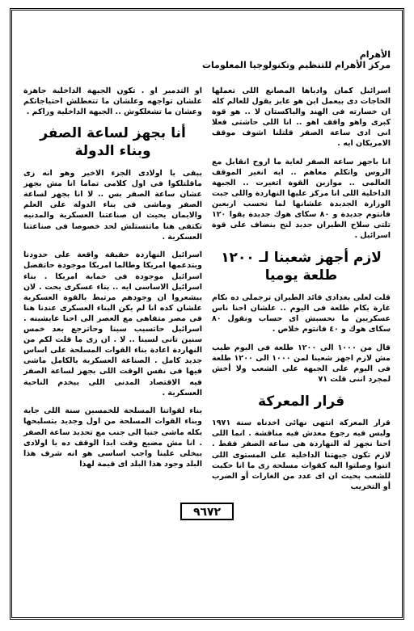الأهرام
مركز الأهرام للتنظيم وتكنولوجيا المعلومات
اسرائيل كمان وادباها المصانع اللى تعملها الحاجات دى بيعمل ابن هو عايز يقول للعالم كله ان خسارته فى الهند والباكستان لا .. هو قوة كبرى واهو واقف اهو .. انا اللى حاشتى فعلا انى ادى ساعة الصفر قلتلنا اشوف موقف الامريكان ايه .
انا باجهز ساعة الصفر لغاية ما اروح انقابل مع الروس واتكلم معاهم .. ايه انغير الموقف العالمى .. موازين القوة اتغيرت .. الجبهة الداخلية اللى انا مركز عليها النهاردة واللى جبت الوزارة الجديدة علشانها لما نحسب اربعين فانتوم جديدة و ٨٠ سكاى هوك جديدة بقوا ١٢٠ تلتى سلاح الطيران جديد لنج ينضاف على قوة اسرائيل .
لازم أجهز شعبنا لـ ١٢٠٠ طلعة يوميا
قلت لعلى بغدادى قائد الطيران ترجملى ده بكام غارة بكام طلعة فى اليوم .. علشان احنا ناس عسكريين ما نحسبش اى حساب ونقول ٨٠ سكاى هوك و ٤٠ فانتوم خلاص .
قال من ١٠٠٠ الى ١٢٠٠ طلعة فى اليوم طيب مش لازم اجهز شعبنا لمن ١٠٠٠ الى ١٢٠٠ طلعة فى اليوم على الجبهة على الشعب ولا أخش لمجرد اننى قلت ٧١
قرار المعركة
قرار المعركة انتهى نهائى اخدناه سنة ١٩٧١ وليس فيه رجوع معدش فيه مناقشة . انما اللى احنا نجهز له النهاردة هى ساعة الصفر فقط . لازم تكون جبهتنا الداخلية على المستوى اللى اتنوا وصلتوا اليه كقوات مسلحة زى ما انا حكيت للشعب بحيث ان اى عدد من الغارات أو الضرب أو التخريب
او التدمير او . تكون الجبهة الداخلية جاهزة علشان تواجهه وعلشان ما تتعطلش احتياجاتكم وعشان ما تشغلكوش .. الجبهة الداخلية وراكم .
أنا بجهز لساعة الصفر وبناء الدولة
يبقى يا اولادى الجزء الاخير وهو انه زى ماقلتلكوا فى اول كلامى تماما انا مش بجهز عشان ساعة الصفر بس .. لا انا بجهز لساعة الصفر وماشى فى بناء الدولة على العلم والايمان بحيث ان صناعتنا العسكرية والمدنيه تكتفى هنا ماتتستلش لحد خصوصا فى صناعتنا العسكرية .
اسرائيل النهاردة حقيقة واقعة على حدودنا وبتدعمها امريكا وطالما امريكا موجودة حاتفضل اسرائيل موجودة فى حماية امريكا . بناء اسرائيل الاساسى ايه .. بناء عسكرى بحت . لان بيشعروا ان وجودهم مرتبط بالقوة العسكرية علشان كده انا لم يكن البناء العسكرى عندنا هنا فى مصر متفاهى مع العصر الى احنا عايشينه . اسرائيل حاتسيب سينا وحاترجع بعد خمس سنين تانى لسينا .. لا . ان زى ما قلت لكم من النهاردة اعادة بناء القوات المسلحة على اساس جديد كامل . الصناعة العسكرية بالكامل ماشى فيها فى نفس الوقت اللى بجهز لساعة الصفر فيه الاقتصاد المدنى اللى بيخدم الناحية العسكرية .
بناء لقواتنا المسلحة للخمسين سنة اللى جاية وبناء القوات المسلحة من اول وجديد بتسليحها بكله ماشى جنبا الى جنب مع تحديد ساعة الصفر . انا مش مضيع وقت ابدا الوقف ده يا اولادى بيخلى علينا واجب اساسى هو انه شرف هذا البلد وجود هذا البلد اى قيمة لهذا
٩٦٧٢